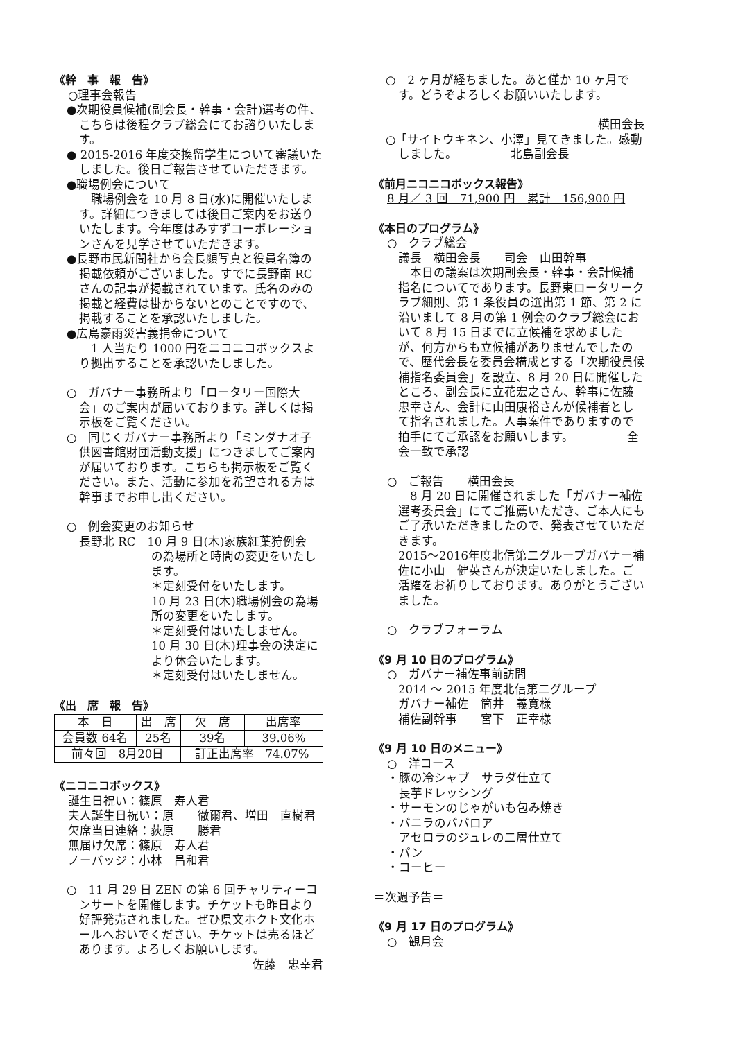《幹　事　報　告》
○理事会報告
●次期役員候補(副会長・幹事・会計)選考の件、こちらは後程クラブ総会にてお諮りいたします。
● 2015-2016 年度交換留学生について審議いたしました。後日ご報告させていただきます。
●職場例会について
　職場例会を 10 月 8 日(水)に開催いたします。詳細につきましては後日ご案内をお送りいたします。今年度はみすずコーポレーションさんを見学させていただきます。
●長野市民新聞社から会長顔写真と役員名簿の掲載依頼がございました。すでに長野南 RC さんの記事が掲載されています。氏名のみの掲載と経費は掛からないとのことですので、掲載することを承認いたしました。
●広島豪雨災害義捐金について
　1 人当たり 1000 円をニコニコボックスより拠出することを承認いたしました。
○　ガバナー事務所より「ロータリー国際大会」のご案内が届いております。詳しくは掲示板をご覧ください。
○　同じくガバナー事務所より「ミンダナオ子供図書館財団活動支援」につきましてご案内が届いております。こちらも掲示板をご覧ください。また、活動に参加を希望される方は幹事までお申し出ください。
○　例会変更のお知らせ
長野北 RC　10 月 9 日(木)家族紅葉狩例会
の為場所と時間の変更をいたします。
＊定刻受付をいたします。
10 月 23 日(木)職場例会の為場所の変更をいたします。
＊定刻受付はいたしません。
10 月 30 日(木)理事会の決定により休会いたします。
＊定刻受付はいたしません。
《出　席　報　告》
| 本 日 | 出 席 | 欠 席 | 出席率 |
| 会員数 64名 | 25名 | 39名 | 39.06% |
| 前々回 8月20日 | | 訂正出席率 74.07% | |
《ニコニコボックス》
誕生日祝い：篠原　寿人君
夫人誕生日祝い：原　　徹爾君、増田　直樹君
欠席当日連絡：荻原　　勝君
無届け欠席：篠原　寿人君
ノーバッジ：小林　昌和君
○　11 月 29 日 ZEN の第 6 回チャリティーコンサートを開催します。チケットも昨日より好評発売されました。ぜひ県文ホクト文化ホールへおいでください。チケットは売るほどあります。よろしくお願いします。
佐藤　忠幸君
○　2 ヶ月が経ちました。あと僅か 10 ヶ月です。どうぞよろしくお願いいたします。
横田会長
○「サイトウキネン、小澤」見てきました。感動しました。　　　　　北島副会長
《前月ニコニコボックス報告》
8 月／ 3 回　71,900 円　累計　156,900 円
《本日のプログラム》
○　クラブ総会
議長　横田会長　　司会　山田幹事
　本日の議案は次期副会長・幹事・会計候補指名についてであります。長野東ロータリークラブ細則、第 1 条役員の選出第 1 節、第 2 に沿いまして 8 月の第 1 例会のクラブ総会において 8 月 15 日までに立候補を求めましたが、何方からも立候補がありませんでしたので、歴代会長を委員会構成とする「次期役員候補指名委員会」を設立、8 月 20 日に開催したところ、副会長に立花宏之さん、幹事に佐藤忠幸さん、会計に山田康裕さんが候補者として指名されました。人事案件でありますので拍手にてご承認をお願いします。　　　　　全会一致で承認
○　ご報告　　横田会長
　8 月 20 日に開催されました「ガバナー補佐選考委員会」にてご推薦いただき、ご本人にもご了承いただきましたので、発表させていただきます。
2015～2016年度北信第二グループガバナー補佐に小山　健英さんが決定いたしました。ご活躍をお祈りしております。ありがとうございました。
○　クラブフォーラム
《9 月 10 日のプログラム》
○　ガバナー補佐事前訪問
2014 ～ 2015 年度北信第二グループ
ガバナー補佐　筒井　義寛様
補佐副幹事　　宮下　正幸様
《9 月 10 日のメニュー》
○　洋コース
・豚の冷シャブ　サラダ仕立て
　長芋ドレッシング
・サーモンのじゃがいも包み焼き
・バニラのババロア
　アセロラのジュレの二層仕立て
・パン
・コーヒー
＝次週予告＝
《9 月 17 日のプログラム》
○　観月会